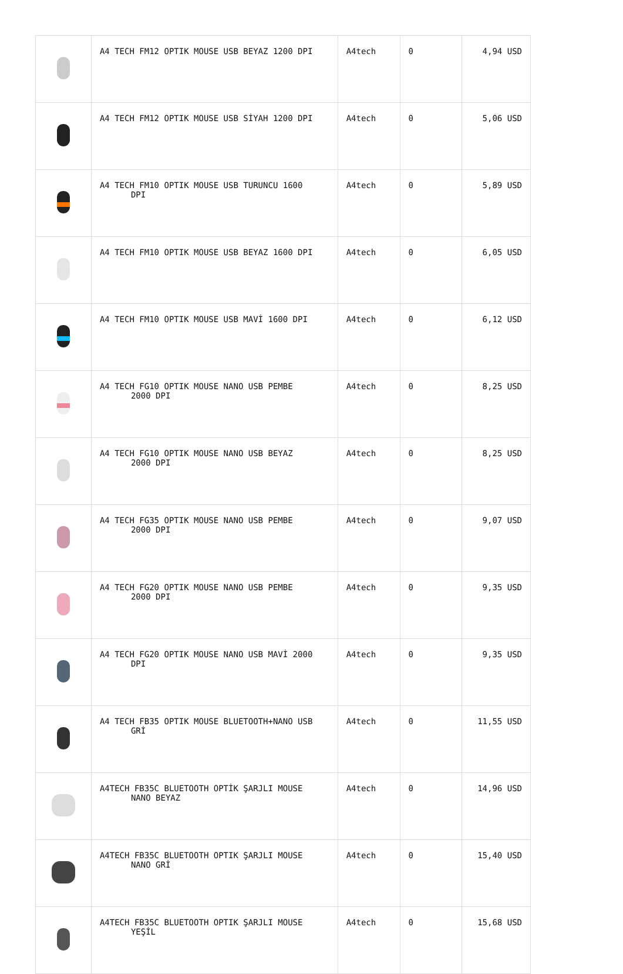| | A4 TECH FM12 OPTIK MOUSE USB BEYAZ 1200 DPI | A4tech | 0 | 4,94 USD |
| | A4 TECH FM12 OPTIK MOUSE USB SİYAH 1200 DPI | A4tech | 0 | 5,06 USD |
| | A4 TECH FM10 OPTIK MOUSE USB TURUNCU 1600 DPI | A4tech | 0 | 5,89 USD |
| | A4 TECH FM10 OPTIK MOUSE USB BEYAZ 1600 DPI | A4tech | 0 | 6,05 USD |
| | A4 TECH FM10 OPTIK MOUSE USB MAVİ 1600 DPI | A4tech | 0 | 6,12 USD |
| | A4 TECH FG10 OPTIK MOUSE NANO USB PEMBE 2000 DPI | A4tech | 0 | 8,25 USD |
| | A4 TECH FG10 OPTIK MOUSE NANO USB BEYAZ 2000 DPI | A4tech | 0 | 8,25 USD |
| | A4 TECH FG35 OPTIK MOUSE NANO USB PEMBE 2000 DPI | A4tech | 0 | 9,07 USD |
| | A4 TECH FG20 OPTIK MOUSE NANO USB PEMBE 2000 DPI | A4tech | 0 | 9,35 USD |
| | A4 TECH FG20 OPTIK MOUSE NANO USB MAVİ 2000 DPI | A4tech | 0 | 9,35 USD |
| | A4 TECH FB35 OPTIK MOUSE BLUETOOTH+NANO USB GRİ | A4tech | 0 | 11,55 USD |
| | A4TECH FB35C BLUETOOTH OPTİK ŞARJLI MOUSE NANO BEYAZ | A4tech | 0 | 14,96 USD |
| | A4TECH FB35C BLUETOOTH OPTIK ŞARJLI MOUSE NANO GRİ | A4tech | 0 | 15,40 USD |
| | A4TECH FB35C BLUETOOTH OPTIK ŞARJLI MOUSE YEŞİL | A4tech | 0 | 15,68 USD |